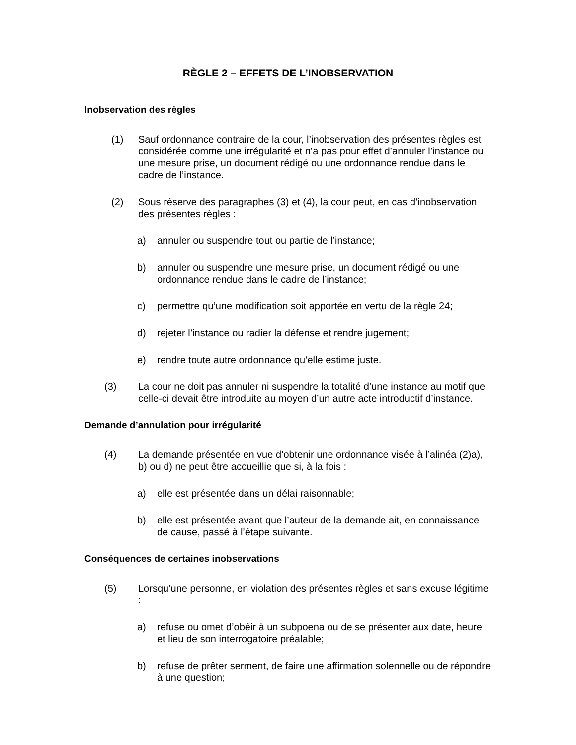RÈGLE 2 – EFFETS DE L’INOBSERVATION
Inobservation des règles
(1) Sauf ordonnance contraire de la cour, l’inobservation des présentes règles est considérée comme une irrégularité et n’a pas pour effet d’annuler l’instance ou une mesure prise, un document rédigé ou une ordonnance rendue dans le cadre de l’instance.
(2) Sous réserve des paragraphes (3) et (4), la cour peut, en cas d’inobservation des présentes règles :
a) annuler ou suspendre tout ou partie de l’instance;
b) annuler ou suspendre une mesure prise, un document rédigé ou une ordonnance rendue dans le cadre de l’instance;
c) permettre qu’une modification soit apportée en vertu de la règle 24;
d) rejeter l’instance ou radier la défense et rendre jugement;
e) rendre toute autre ordonnance qu’elle estime juste.
(3) La cour ne doit pas annuler ni suspendre la totalité d’une instance au motif que celle-ci devait être introduite au moyen d’un autre acte introductif d’instance.
Demande d’annulation pour irrégularité
(4) La demande présentée en vue d’obtenir une ordonnance visée à l’alinéa (2)a), b) ou d) ne peut être accueillie que si, à la fois :
a) elle est présentée dans un délai raisonnable;
b) elle est présentée avant que l’auteur de la demande ait, en connaissance de cause, passé à l’étape suivante.
Conséquences de certaines inobservations
(5) Lorsqu’une personne, en violation des présentes règles et sans excuse légitime :
a) refuse ou omet d’obéir à un subpoena ou de se présenter aux date, heure et lieu de son interrogatoire préalable;
b) refuse de prêter serment, de faire une affirmation solennelle ou de répondre à une question;